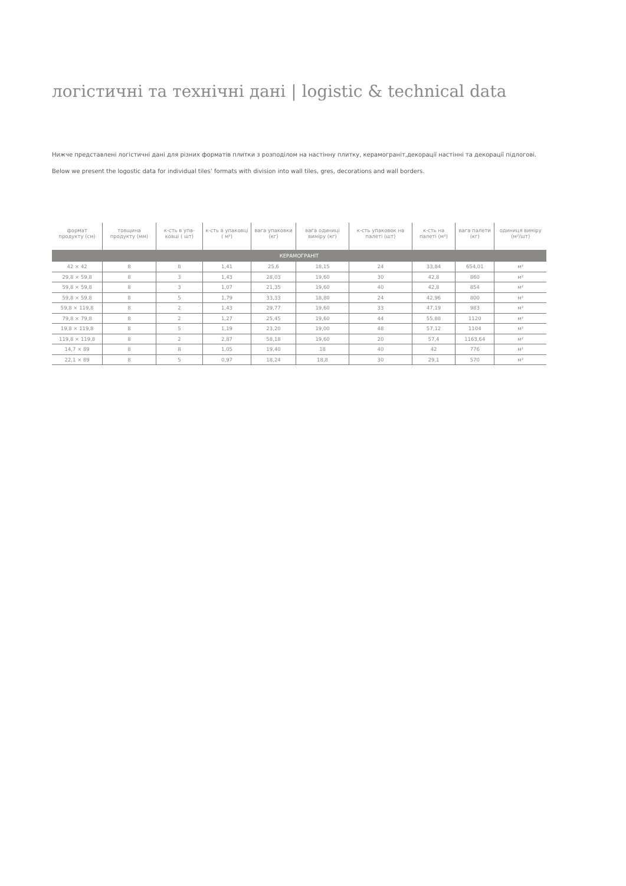логістичні та технічні дані | logistic & technical data
Нижче представлені логістичні дані для різних форматів плитки з розподілом на настінну плитку, керамограніт,декорації настінні та декорації підлогові.
Below we present the logostic data for individual tiles’ formats with division into wall tiles, gres, decorations and wall borders.
| формат продукту (см) | товщина продукту (мм) | к-сть в упа-ковці ( шт) | к-сть в упаковці ( м²) | вага упаковки (кг) | вага одиниці виміру (кг) | к-сть упаковок на палеті (шт) | к-сть на палеті (м²) | вага палети (кг) | одиниця виміру (м²/шт) |
| --- | --- | --- | --- | --- | --- | --- | --- | --- | --- |
| КЕРАМОГРАНІТ | | | | | | | | | |
| 42 × 42 | 8 | 8 | 1,41 | 25,6 | 18,15 | 24 | 33,84 | 654,01 | м² |
| 29,8 × 59,8 | 8 | 3 | 1,43 | 28,03 | 19,60 | 30 | 42,8 | 860 | м² |
| 59,8 × 59,8 | 8 | 3 | 1,07 | 21,35 | 19,60 | 40 | 42,8 | 854 | м² |
| 59,8 × 59,8 | 8 | 5 | 1,79 | 33,33 | 18,80 | 24 | 42,96 | 800 | м² |
| 59,8 × 119,8 | 8 | 2 | 1,43 | 29,77 | 19,60 | 33 | 47,19 | 983 | м² |
| 79,8 × 79,8 | 8 | 2 | 1,27 | 25,45 | 19,60 | 44 | 55,88 | 1120 | м² |
| 19,8 × 119,8 | 8 | 5 | 1,19 | 23,20 | 19,00 | 48 | 57,12 | 1104 | м² |
| 119,8 × 119,8 | 8 | 2 | 2,87 | 58,18 | 19,60 | 20 | 57,4 | 1163,64 | м² |
| 14,7 × 89 | 8 | 8 | 1,05 | 19,40 | 18 | 40 | 42 | 776 | м² |
| 22,1 × 89 | 8 | 5 | 0,97 | 18,24 | 18,8 | 30 | 29,1 | 570 | м² |